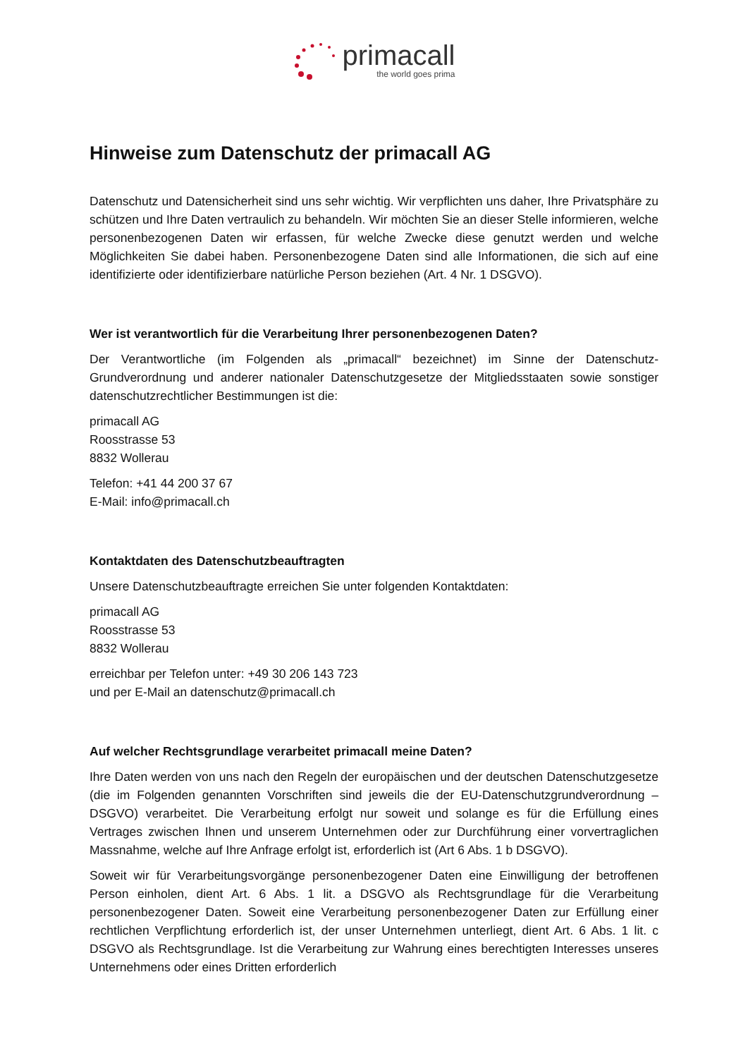primacall
the world goes prima
Hinweise zum Datenschutz der primacall AG
Datenschutz und Datensicherheit sind uns sehr wichtig. Wir verpflichten uns daher, Ihre Privatsphäre zu schützen und Ihre Daten vertraulich zu behandeln. Wir möchten Sie an dieser Stelle informieren, welche personenbezogenen Daten wir erfassen, für welche Zwecke diese genutzt werden und welche Möglichkeiten Sie dabei haben. Personenbezogene Daten sind alle Informationen, die sich auf eine identifizierte oder identifizierbare natürliche Person beziehen (Art. 4 Nr. 1 DSGVO).
Wer ist verantwortlich für die Verarbeitung Ihrer personenbezogenen Daten?
Der Verantwortliche (im Folgenden als „primacall“ bezeichnet) im Sinne der Datenschutz-Grundverordnung und anderer nationaler Datenschutzgesetze der Mitgliedsstaaten sowie sonstiger datenschutzrechtlicher Bestimmungen ist die:
primacall AG
Roosstrasse 53
8832 Wollerau
Telefon: +41 44 200 37 67
E-Mail: info@primacall.ch
Kontaktdaten des Datenschutzbeauftragten
Unsere Datenschutzbeauftragte erreichen Sie unter folgenden Kontaktdaten:
primacall AG
Roosstrasse 53
8832 Wollerau
erreichbar per Telefon unter: +49 30 206 143 723
und per E-Mail an datenschutz@primacall.ch
Auf welcher Rechtsgrundlage verarbeitet primacall meine Daten?
Ihre Daten werden von uns nach den Regeln der europäischen und der deutschen Datenschutzgesetze (die im Folgenden genannten Vorschriften sind jeweils die der EU-Datenschutzgrundverordnung – DSGVO) verarbeitet. Die Verarbeitung erfolgt nur soweit und solange es für die Erfüllung eines Vertrages zwischen Ihnen und unserem Unternehmen oder zur Durchführung einer vorvertraglichen Massnahme, welche auf Ihre Anfrage erfolgt ist, erforderlich ist (Art 6 Abs. 1 b DSGVO).
Soweit wir für Verarbeitungsvorgänge personenbezogener Daten eine Einwilligung der betroffenen Person einholen, dient Art. 6 Abs. 1 lit. a DSGVO als Rechtsgrundlage für die Verarbeitung personenbezogener Daten. Soweit eine Verarbeitung personenbezogener Daten zur Erfüllung einer rechtlichen Verpflichtung erforderlich ist, der unser Unternehmen unterliegt, dient Art. 6 Abs. 1 lit. c DSGVO als Rechtsgrundlage. Ist die Verarbeitung zur Wahrung eines berechtigten Interesses unseres Unternehmens oder eines Dritten erforderlich